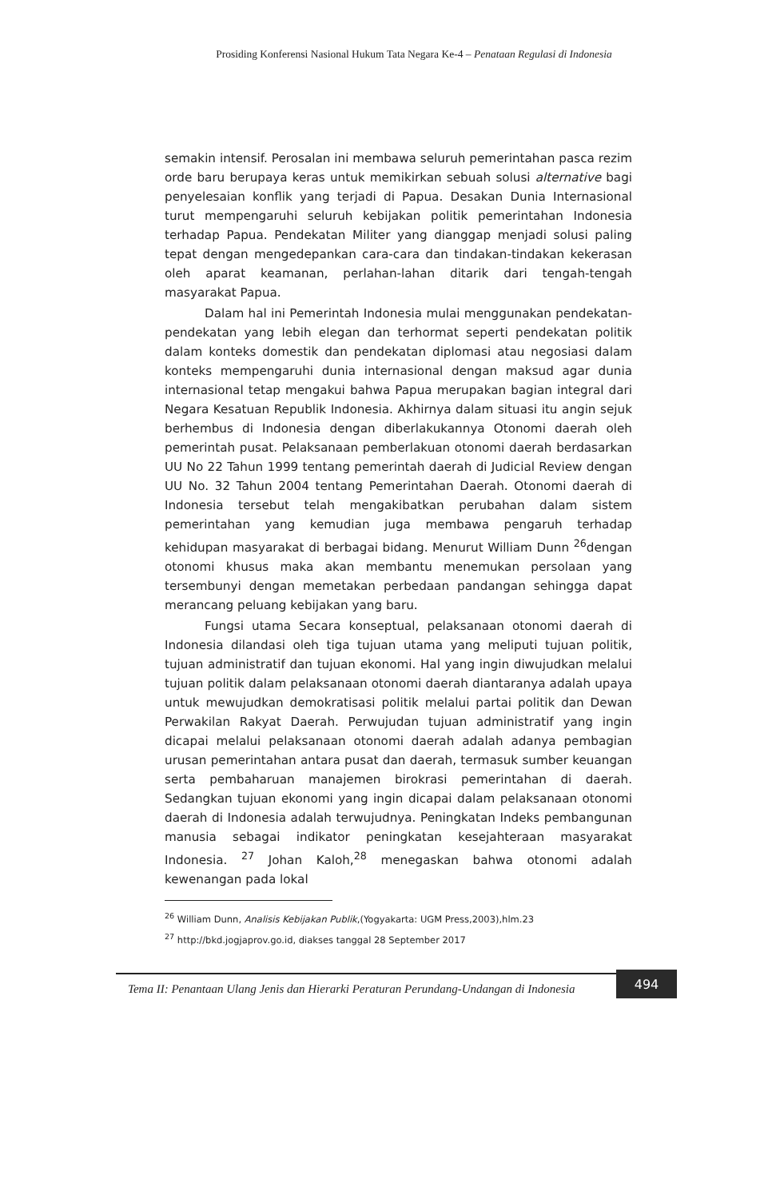Prosiding Konferensi Nasional Hukum Tata Negara Ke-4 – Penataan Regulasi di Indonesia
semakin intensif. Perosalan ini membawa seluruh pemerintahan pasca rezim orde baru berupaya keras untuk memikirkan sebuah solusi alternative bagi penyelesaian konflik yang terjadi di Papua. Desakan Dunia Internasional turut mempengaruhi seluruh kebijakan politik pemerintahan Indonesia terhadap Papua. Pendekatan Militer yang dianggap menjadi solusi paling tepat dengan mengedepankan cara-cara dan tindakan-tindakan kekerasan oleh aparat keamanan, perlahan-lahan ditarik dari tengah-tengah masyarakat Papua.
Dalam hal ini Pemerintah Indonesia mulai menggunakan pendekatan-pendekatan yang lebih elegan dan terhormat seperti pendekatan politik dalam konteks domestik dan pendekatan diplomasi atau negosiasi dalam konteks mempengaruhi dunia internasional dengan maksud agar dunia internasional tetap mengakui bahwa Papua merupakan bagian integral dari Negara Kesatuan Republik Indonesia. Akhirnya dalam situasi itu angin sejuk berhembus di Indonesia dengan diberlakukannya Otonomi daerah oleh pemerintah pusat. Pelaksanaan pemberlakuan otonomi daerah berdasarkan UU No 22 Tahun 1999 tentang pemerintah daerah di Judicial Review dengan UU No. 32 Tahun 2004 tentang Pemerintahan Daerah. Otonomi daerah di Indonesia tersebut telah mengakibatkan perubahan dalam sistem pemerintahan yang kemudian juga membawa pengaruh terhadap kehidupan masyarakat di berbagai bidang. Menurut William Dunn <sup>26</sup>dengan otonomi khusus maka akan membantu menemukan persolaan yang tersembunyi dengan memetakan perbedaan pandangan sehingga dapat merancang peluang kebijakan yang baru.
Fungsi utama Secara konseptual, pelaksanaan otonomi daerah di Indonesia dilandasi oleh tiga tujuan utama yang meliputi tujuan politik, tujuan administratif dan tujuan ekonomi. Hal yang ingin diwujudkan melalui tujuan politik dalam pelaksanaan otonomi daerah diantaranya adalah upaya untuk mewujudkan demokratisasi politik melalui partai politik dan Dewan Perwakilan Rakyat Daerah. Perwujudan tujuan administratif yang ingin dicapai melalui pelaksanaan otonomi daerah adalah adanya pembagian urusan pemerintahan antara pusat dan daerah, termasuk sumber keuangan serta pembaharuan manajemen birokrasi pemerintahan di daerah. Sedangkan tujuan ekonomi yang ingin dicapai dalam pelaksanaan otonomi daerah di Indonesia adalah terwujudnya. Peningkatan Indeks pembangunan manusia sebagai indikator peningkatan kesejahteraan masyarakat Indonesia. <sup>27</sup> Johan Kaloh,<sup>28</sup> menegaskan bahwa otonomi adalah kewenangan pada lokal
<sup>26</sup> William Dunn, Analisis Kebijakan Publik,(Yogyakarta: UGM Press,2003),hlm.23
<sup>27</sup> http://bkd.jogjaprov.go.id, diakses tanggal 28 September 2017
Tema II: Penantaan Ulang Jenis dan Hierarki Peraturan Perundang-Undangan di Indonesia
494